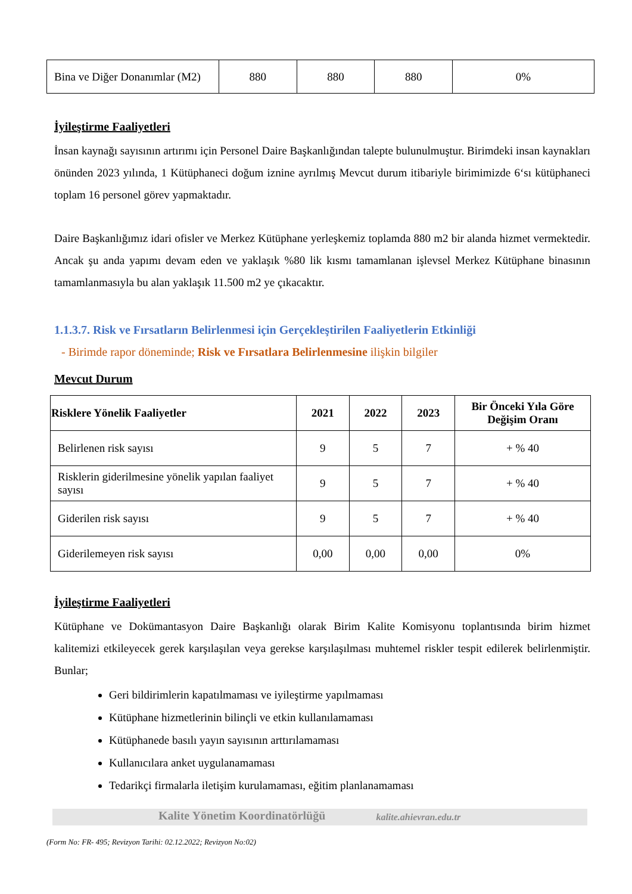| Bina ve Diğer Donanımlar (M2) | 880 | 880 | 880 | 0% |
İyileştirme Faaliyetleri
İnsan kaynağı sayısının artırımı için Personel Daire Başkanlığından talepte bulunulmuştur. Birimdeki insan kaynakları önünden 2023 yılında, 1 Kütüphaneci doğum iznine ayrılmış Mevcut durum itibariyle birimimizde 6‘sı kütüphaneci toplam 16 personel görev yapmaktadır.
Daire Başkanlığımız idari ofisler ve Merkez Kütüphane yerleşkemiz toplamda 880 m2 bir alanda hizmet vermektedir. Ancak şu anda yapımı devam eden ve yaklaşık %80 lik kısmı tamamlanan işlevsel Merkez Kütüphane binasının tamamlanmasıyla bu alan yaklaşık 11.500 m2 ye çıkacaktır.
1.1.3.7. Risk ve Fırsatların Belirlenmesi için Gerçekleştirilen Faaliyetlerin Etkinliği
- Birimde rapor döneminde; Risk ve Fırsatlara Belirlenmesine ilişkin bilgiler
Mevcut Durum
| Risklere Yönelik Faaliyetler | 2021 | 2022 | 2023 | Bir Önceki Yıla Göre Değişim Oranı |
| --- | --- | --- | --- | --- |
| Belirlenen risk sayısı | 9 | 5 | 7 | + % 40 |
| Risklerin giderilmesine yönelik yapılan faaliyet sayısı | 9 | 5 | 7 | + % 40 |
| Giderilen risk sayısı | 9 | 5 | 7 | + % 40 |
| Giderilemeyen risk sayısı | 0,00 | 0,00 | 0,00 | 0% |
İyileştirme Faaliyetleri
Kütüphane ve Dokümantasyon Daire Başkanlığı olarak Birim Kalite Komisyonu toplantısında birim hizmet kalitemizi etkileyecek gerek karşılaşılan veya gerekse karşılaşılması muhtemel riskler tespit edilerek belirlenmiştir. Bunlar;
Geri bildirimlerin kapatılmaması ve iyileştirme yapılmaması
Kütüphane hizmetlerinin bilinçli ve etkin kullanılamaması
Kütüphanede basılı yayın sayısının arttırılamaması
Kullanıcılara anket uygulanamaması
Tedarikçi firmalarla iletişim kurulamaması, eğitim planlanamaması
Kalite Yönetim Koordinatörlüğü kalite.ahievran.edu.tr
(Form No: FR- 495; Revizyon Tarihi: 02.12.2022; Revizyon No:02)